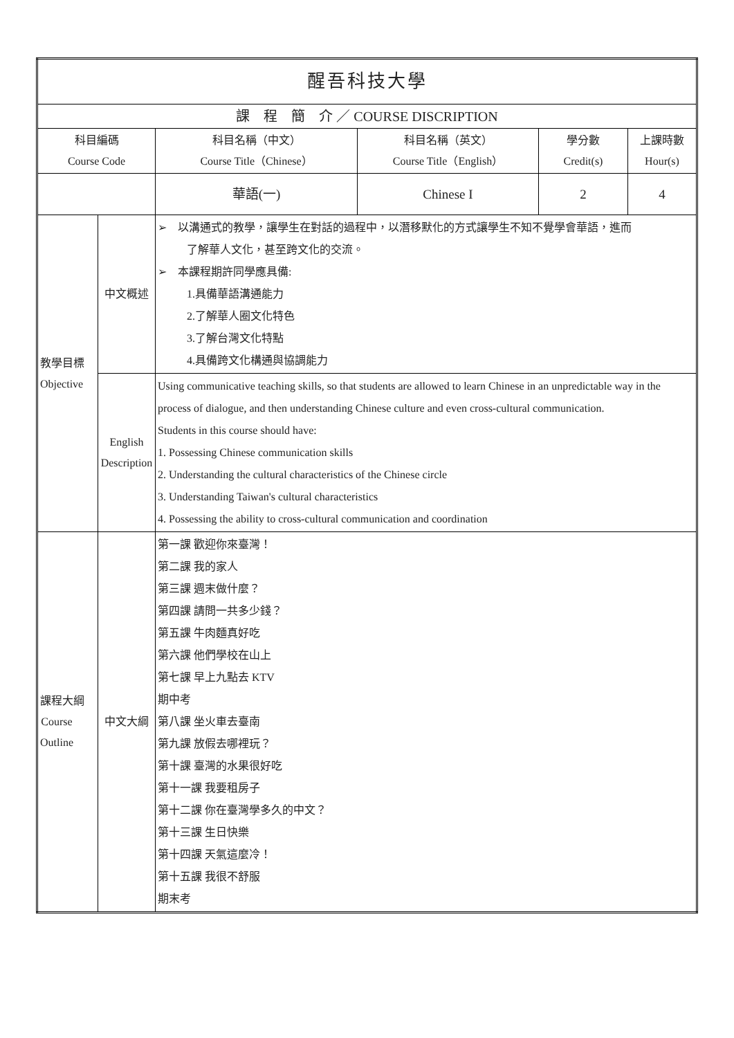| 醒吾科技大學 | | | | | |
| 課 程 簡 介 ／ COURSE DISCRIPTION | | | | | |
| 科目編碼 Course Code | | 科目名稱（中文） Course Title（Chinese） | 科目名稱（英文） Course Title（English） | 學分數 Credit(s) | 上課時數 Hour(s) |
| | | 華語(一) | Chinese I | 2 | 4 |
| 教學目標 Objective | 中文概述 | ➢ 以溝通式的教學，讓學生在對話的過程中，以潛移默化的方式讓學生不知不覺學會華語，進而 了解華人文化，甚至跨文化的交流。 ➢ 本課程期許同學應具備: 1.具備華語溝通能力 2.了解華人圈文化特色 3.了解台灣文化特點 4.具備跨文化構通與協調能力 | | | |
| | English Description | Using communicative teaching skills, so that students are allowed to learn Chinese in an unpredictable way in the process of dialogue, and then understanding Chinese culture and even cross-cultural communication. Students in this course should have: 1. Possessing Chinese communication skills 2. Understanding the cultural characteristics of the Chinese circle 3. Understanding Taiwan's cultural characteristics 4. Possessing the ability to cross-cultural communication and coordination | | | |
| 課程大綱 Course Outline | 中文大綱 | 第一課 歡迎你來臺灣！ 第二課 我的家人 第三課 週末做什麼？ 第四課 請問一共多少錢？ 第五課 牛肉麵真好吃 第六課 他們學校在山上 第七課 早上九點去 KTV 期中考 第八課 坐火車去臺南 第九課 放假去哪裡玩？ 第十課 臺灣的水果很好吃 第十一課 我要租房子 第十二課 你在臺灣學多久的中文？ 第十三課 生日快樂 第十四課 天氣這麼冷！ 第十五課 我很不舒服 期末考 | | | |